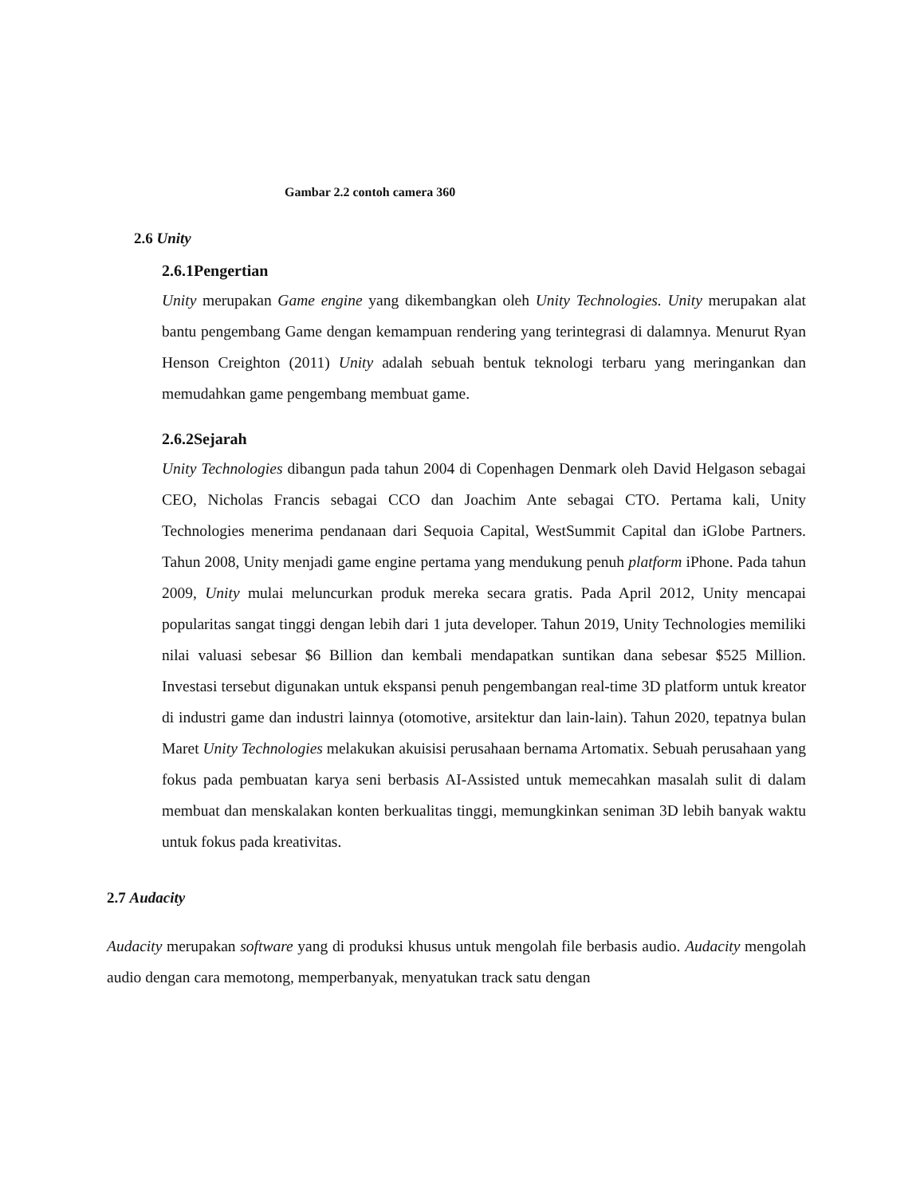Gambar 2.2 contoh camera 360
2.6 Unity
2.6.1Pengertian
Unity merupakan Game engine yang dikembangkan oleh Unity Technologies. Unity merupakan alat bantu pengembang Game dengan kemampuan rendering yang terintegrasi di dalamnya. Menurut Ryan Henson Creighton (2011) Unity adalah sebuah bentuk teknologi terbaru yang meringankan dan memudahkan game pengembang membuat game.
2.6.2Sejarah
Unity Technologies dibangun pada tahun 2004 di Copenhagen Denmark oleh David Helgason sebagai CEO, Nicholas Francis sebagai CCO dan Joachim Ante sebagai CTO. Pertama kali, Unity Technologies menerima pendanaan dari Sequoia Capital, WestSummit Capital dan iGlobe Partners. Tahun 2008, Unity menjadi game engine pertama yang mendukung penuh platform iPhone. Pada tahun 2009, Unity mulai meluncurkan produk mereka secara gratis. Pada April 2012, Unity mencapai popularitas sangat tinggi dengan lebih dari 1 juta developer. Tahun 2019, Unity Technologies memiliki nilai valuasi sebesar $6 Billion dan kembali mendapatkan suntikan dana sebesar $525 Million. Investasi tersebut digunakan untuk ekspansi penuh pengembangan real-time 3D platform untuk kreator di industri game dan industri lainnya (otomotive, arsitektur dan lain-lain). Tahun 2020, tepatnya bulan Maret Unity Technologies melakukan akuisisi perusahaan bernama Artomatix. Sebuah perusahaan yang fokus pada pembuatan karya seni berbasis AI-Assisted untuk memecahkan masalah sulit di dalam membuat dan menskalakan konten berkualitas tinggi, memungkinkan seniman 3D lebih banyak waktu untuk fokus pada kreativitas.
2.7 Audacity
Audacity merupakan software yang di produksi khusus untuk mengolah file berbasis audio. Audacity mengolah audio dengan cara memotong, memperbanyak, menyatukan track satu dengan